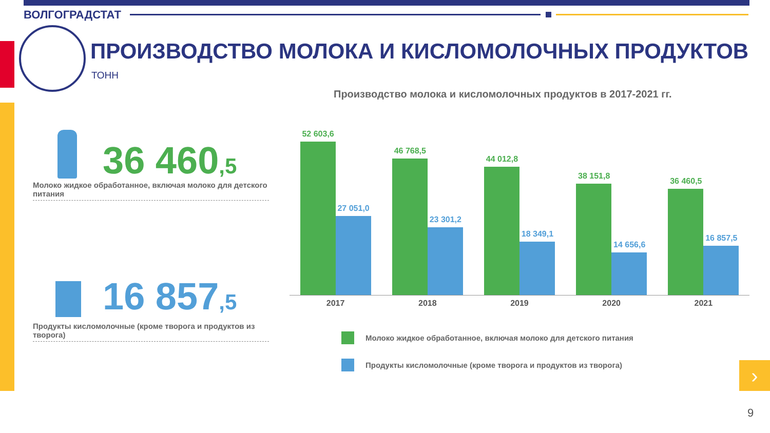›
ВОЛГОГРАДСТАТ
ПРОИЗВОДСТВО МОЛОКА И КИСЛОМОЛОЧНЫХ ПРОДУКТОВ
ТОНН
Производство молока и кисломолочных продуктов в 2017-2021 гг.
36 460,5
Молоко жидкое обработанное, включая молоко для детского питания
16 857,5
Продукты кисломолочные (кроме творога и продуктов из творога)
52 603,6
27 051,0
46 768,5
23 301,2
44 012,8
18 349,1
38 151,8
14 656,6
36 460,5
16 857,5
2017 2018 2019 2020 2021
Молоко жидкое обработанное, включая молоко для детского питания
Продукты кисломолочные (кроме творога и продуктов из творога)
9